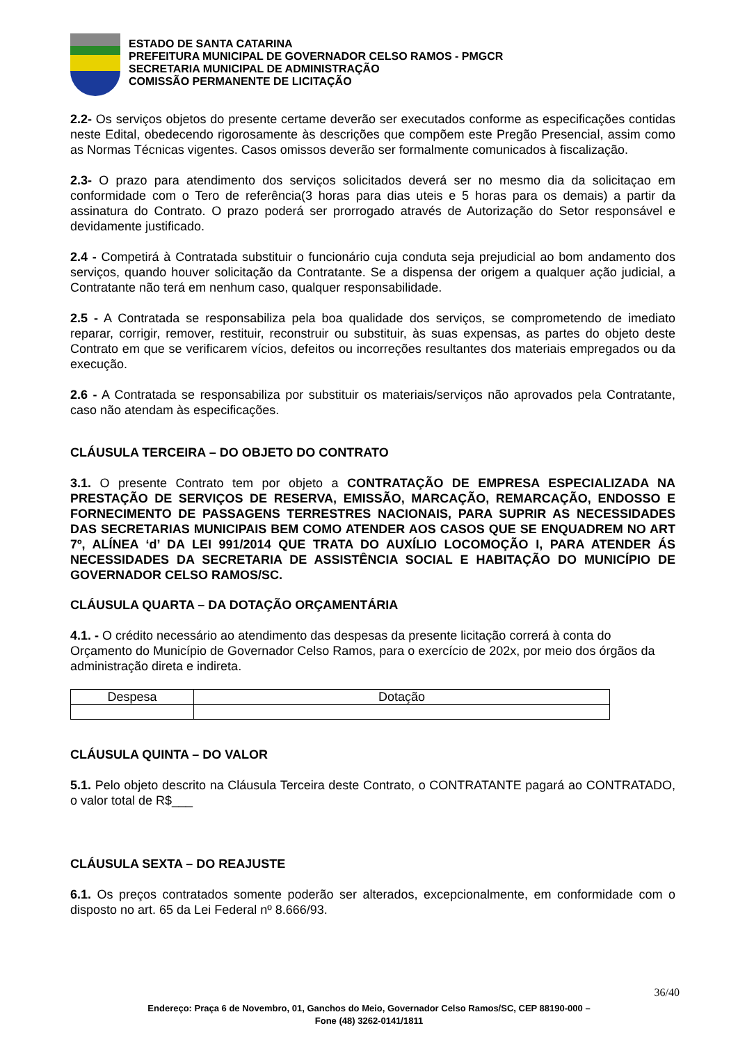ESTADO DE SANTA CATARINA
PREFEITURA MUNICIPAL DE GOVERNADOR CELSO RAMOS - PMGCR
SECRETARIA MUNICIPAL DE ADMINISTRAÇÃO
COMISSÃO PERMANENTE DE LICITAÇÃO
2.2- Os serviços objetos do presente certame deverão ser executados conforme as especificações contidas neste Edital, obedecendo rigorosamente às descrições que compõem este Pregão Presencial, assim como as Normas Técnicas vigentes. Casos omissos deverão ser formalmente comunicados à fiscalização.
2.3- O prazo para atendimento dos serviços solicitados deverá ser no mesmo dia da solicitaçao em conformidade com o Tero de referência(3 horas para dias uteis e 5 horas para os demais) a partir da assinatura do Contrato. O prazo poderá ser prorrogado através de Autorização do Setor responsável e devidamente justificado.
2.4 - Competirá à Contratada substituir o funcionário cuja conduta seja prejudicial ao bom andamento dos serviços, quando houver solicitação da Contratante. Se a dispensa der origem a qualquer ação judicial, a Contratante não terá em nenhum caso, qualquer responsabilidade.
2.5 - A Contratada se responsabiliza pela boa qualidade dos serviços, se comprometendo de imediato reparar, corrigir, remover, restituir, reconstruir ou substituir, às suas expensas, as partes do objeto deste Contrato em que se verificarem vícios, defeitos ou incorreções resultantes dos materiais empregados ou da execução.
2.6 - A Contratada se responsabiliza por substituir os materiais/serviços não aprovados pela Contratante, caso não atendam às especificações.
CLÁUSULA TERCEIRA – DO OBJETO DO CONTRATO
3.1. O presente Contrato tem por objeto a CONTRATAÇÃO DE EMPRESA ESPECIALIZADA NA PRESTAÇÃO DE SERVIÇOS DE RESERVA, EMISSÃO, MARCAÇÃO, REMARCAÇÃO, ENDOSSO E FORNECIMENTO DE PASSAGENS TERRESTRES NACIONAIS, PARA SUPRIR AS NECESSIDADES DAS SECRETARIAS MUNICIPAIS BEM COMO ATENDER AOS CASOS QUE SE ENQUADREM NO ART 7º, ALÍNEA ‘d’ DA LEI 991/2014 QUE TRATA DO AUXÍLIO LOCOMOÇÃO I, PARA ATENDER ÁS NECESSIDADES DA SECRETARIA DE ASSISTÊNCIA SOCIAL E HABITAÇÃO DO MUNICÍPIO DE GOVERNADOR CELSO RAMOS/SC.
CLÁUSULA QUARTA – DA DOTAÇÃO ORÇAMENTÁRIA
4.1. - O crédito necessário ao atendimento das despesas da presente licitação correrá à conta do Orçamento do Município de Governador Celso Ramos, para o exercício de 202x, por meio dos órgãos da administração direta e indireta.
| Despesa | Dotação |
| --- | --- |
CLÁUSULA QUINTA – DO VALOR
5.1. Pelo objeto descrito na Cláusula Terceira deste Contrato, o CONTRATANTE pagará ao CONTRATADO, o valor total de R$___
CLÁUSULA SEXTA – DO REAJUSTE
6.1. Os preços contratados somente poderão ser alterados, excepcionalmente, em conformidade com o disposto no art. 65 da Lei Federal nº 8.666/93.
36/40
Endereço: Praça 6 de Novembro, 01, Ganchos do Meio, Governador Celso Ramos/SC, CEP 88190-000 –
Fone (48) 3262-0141/1811